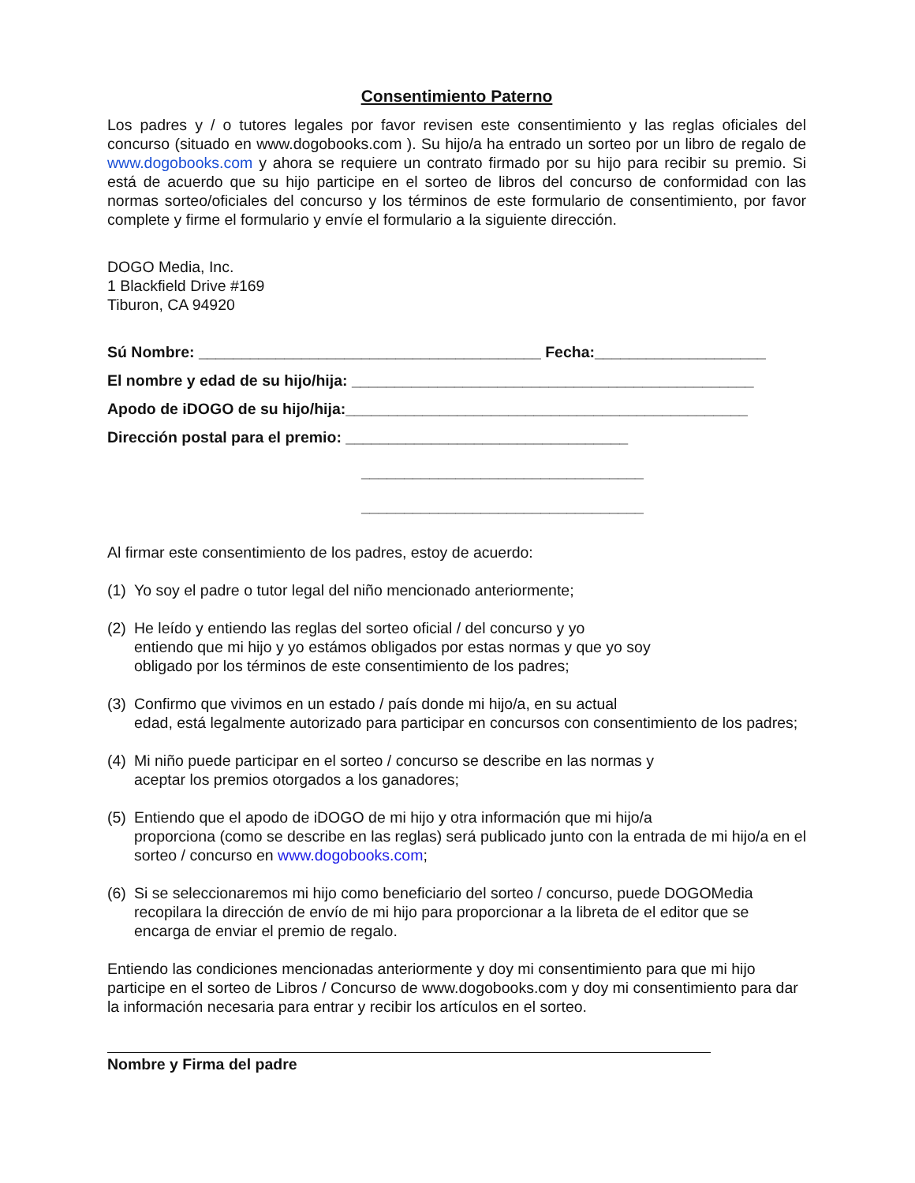Consentimiento Paterno
Los padres y / o tutores legales por favor revisen este consentimiento y las reglas oficiales del concurso (situado en www.dogobooks.com ). Su hijo/a ha entrado un sorteo por un libro de regalo de www.dogobooks.com y ahora se requiere un contrato firmado por su hijo para recibir su premio. Si está de acuerdo que su hijo participe en el sorteo de libros del concurso de conformidad con las normas sorteo/oficiales del concurso y los términos de este formulario de consentimiento, por favor complete y firme el formulario y envíe el formulario a la siguiente dirección.
DOGO Media, Inc.
1 Blackfield Drive #169
Tiburon, CA 94920
Sú Nombre: ________________________________________ Fecha:____________________
El nombre y edad de su hijo/hija: _______________________________________________
Apodo de iDOGO de su hijo/hija:_______________________________________________
Dirección postal para el premio: _________________________________
_________________________________
_________________________________
Al firmar este consentimiento de los padres, estoy de acuerdo:
(1)
Yo soy el padre o tutor legal del niño mencionado anteriormente;
(2)
He leído y entiendo las reglas del sorteo oficial / del concurso y yo
entiendo que mi hijo y yo estámos obligados por estas normas y que yo soy
obligado por los términos de este consentimiento de los padres;
(3)
Confirmo que vivimos en un estado / país donde mi hijo/a, en su actual
edad, está legalmente autorizado para participar en concursos con consentimiento de los padres;
(4)
Mi niño puede participar en el sorteo / concurso se describe en las normas y
aceptar los premios otorgados a los ganadores;
(5)
Entiendo que el apodo de iDOGO de mi hijo y otra información que mi hijo/a
proporciona (como se describe en las reglas) será publicado junto con la entrada de mi hijo/a en el sorteo / concurso en www.dogobooks.com;
(6)
Si se seleccionaremos mi hijo como beneficiario del sorteo / concurso, puede DOGOMedia recopilara la dirección de envío de mi hijo para proporcionar a la libreta de el editor que se encarga de enviar el premio de regalo.
Entiendo las condiciones mencionadas anteriormente y doy mi consentimiento para que mi hijo participe en el sorteo de Libros / Concurso de www.dogobooks.com y doy mi consentimiento para dar la información necesaria para entrar y recibir los artículos en el sorteo.
Nombre y Firma del padre